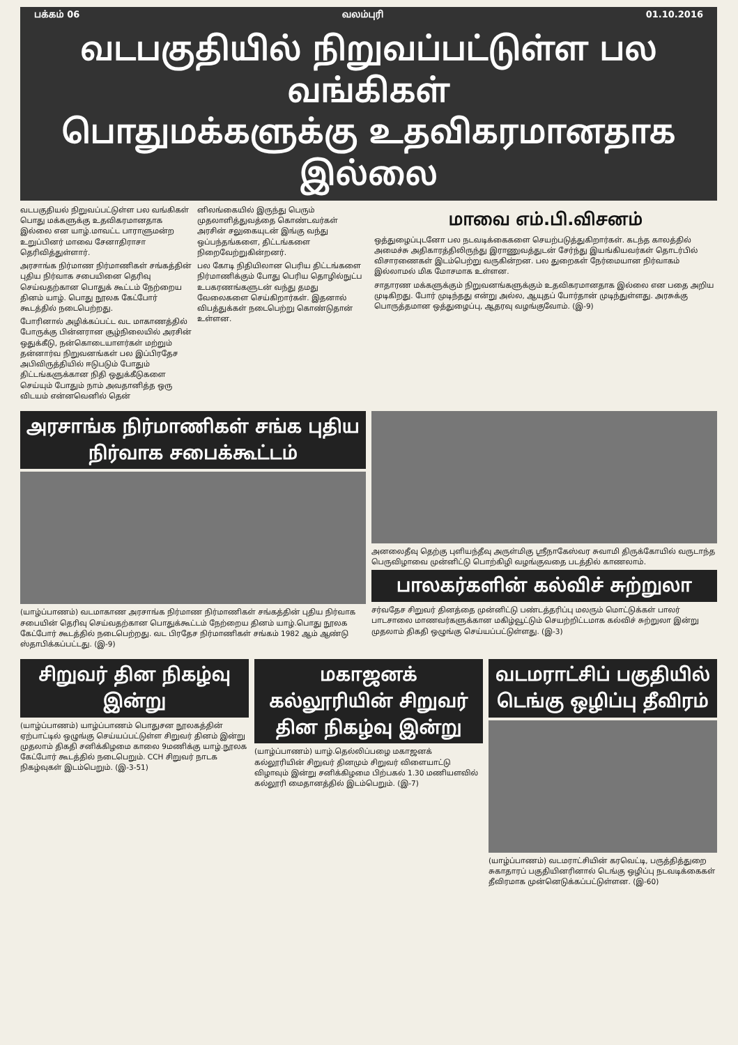பக்கம் 06 வலம்புரி 01.10.2016
வடபகுதியில் நிறுவப்பட்டுள்ள பல வங்கிகள்
பொதுமக்களுக்கு உதவிகரமானதாக இல்லை
வடபகுதியல் நிறுவப்பட்டுள்ள பல வங்கிகள் பொது மக்களுக்கு உதவிகரமானதாக இல்லை என யாழ்.மாவட்ட பாராளுமன்ற உறுப்பினர் மாவை சேனாதிராசா தெரிவித்துள்ளார்.
அரசாங்க நிர்மாண நிர்மாணிகள் சங்கத்தின் புதிய நிர்வாக சபையினை தெரிவு செய்வதற்கான பொதுக் கூட்டம் நேற்றைய தினம் யாழ். பொது நூலக கேட்போர் கூடத்தில் நடைபெற்றது.
போரினால் அழிக்கப்பட்ட வட மாகாணத்தில் போருக்கு பின்னரான சூழ்நிலையில் அரசின் ஒதுக்கீடு, நன்கொடையாளர்கள் மற்றும் தன்னார்வ நிறுவனங்கள் பல இப்பிரதேச அபிவிருத்தியில் ஈடுபடும் போதும் திட்டங்களுக்கான நிதி ஒதுக்கீடுகளை செய்யும் போதும் நாம் அவதானித்த ஒரு விடயம் என்னவெனில் தென்
னிலங்கையில் இருந்து பெரும் முதலாளித்துவத்தை கொண்டவர்கள் அரசின் சலுகையுடன் இங்கு வந்து ஒப்பந்தங்களை, திட்டங்களை நிறைவேற்றுகின்றனர்.
பல கோடி நிதியிலான பெரிய திட்டங்களை நிர்மாணிக்கும் போது பெரிய தொழில்நுட்ப உபகரணங்களுடன் வந்து தமது வேலைகளை செய்கிறார்கள். இதனால் விபத்துக்கள் நடைபெற்று கொண்டுதான் உள்ளன.
மாவை எம்.பி.விசனம்
ஒத்துழைப்புடனோ பல நடவடிக்கைகளை செயற்படுத்துகிறார்கள். கடந்த காலத்தில் அமைச்சு அதிகாரத்திலிருந்து இராணுவத்துடன் சேர்ந்து இயங்கியவர்கள் தொடர்பில் விசாரணைகள் இடம்பெற்று வருகின்றன. பல துறைகள் நேர்மையான நிர்வாகம் இல்லாமல் மிக மோசமாக உள்ளன.
சாதாரண மக்களுக்கும் நிறுவனங்களுக்கும் உதவிகரமானதாக இல்லை என பதை அறிய முடிகிறது. போர் முடிந்தது என்று அல்ல, ஆயுதப் போர்தான் முடிந்துள்ளது. அரசுக்கு பொருத்தமான ஒத்துழைப்பு, ஆதரவு வழங்குவோம். (இ-9)
அரசாங்க நிர்மாணிகள் சங்க புதிய நிர்வாக சபைக்கூட்டம்
(யாழ்ப்பாணம்) வடமாகாண அரசாங்க நிர்மாண நிர்மாணிகள் சங்கத்தின் புதிய நிர்வாக சபையின் தெரிவு செய்வதற்கான பொதுக்கூட்டம் நேற்றைய தினம் யாழ்.பொது நூலக கேட்போர் கூடத்தில் நடைபெற்றது. வட பிரதேச நிர்மாணிகள் சங்கம் 1982 ஆம் ஆண்டு ஸ்தாபிக்கப்பட்டது. (இ-9)
அனலைதீவு தெற்கு புளியந்தீவு அருள்மிகு ஸ்ரீநாகேஸ்வர சுவாமி திருக்கோயில் வருடாந்த பெருவிழாவை முன்னிட்டு பொற்கிழி வழங்குவதை படத்தில் காணலாம்.
பாலகர்களின் கல்விச் சுற்றுலா
சர்வதேச சிறுவர் தினத்தை முன்னிட்டு பண்டத்தரிப்பு மலரும் மொட்டுக்கள் பாலர் பாடசாலை மாணவர்களுக்கான மகிழ்வூட்டும் செயற்றிட்டமாக கல்விச் சுற்றுலா இன்று முதலாம் திகதி ஒழுங்கு செய்யப்பட்டுள்ளது. (இ-3)
சிறுவர் தின நிகழ்வு இன்று
(யாழ்ப்பாணம்) யாழ்ப்பாணம் பொதுசன நூலகத்தின் ஏற்பாட்டில் ஒழுங்கு செய்யப்பட்டுள்ள சிறுவர் தினம் இன்று முதலாம் திகதி சனிக்கிழமை காலை 9மணிக்கு யாழ்.நூலக கேட்போர் கூடத்தில் நடைபெறும். CCH சிறுவர் நாடக நிகழ்வுகள் இடம்பெறும். (இ-3-51)
மகாஜனக் கல்லூரியின் சிறுவர் தின நிகழ்வு இன்று
(யாழ்ப்பாணம்) யாழ்.தெல்லிப்பழை மகாஜனக் கல்லூரியின் சிறுவர் தினமும் சிறுவர் விளையாட்டு விழாவும் இன்று சனிக்கிழமை பிற்பகல் 1.30 மணியளவில் கல்லூரி மைதானத்தில் இடம்பெறும். (இ-7)
வடமராட்சிப் பகுதியில் டெங்கு ஒழிப்பு தீவிரம்
(யாழ்ப்பாணம்) வடமராட்சியின் கரவெட்டி, பருத்தித்துறை சுகாதாரப் பகுதியினரினால் டெங்கு ஒழிப்பு நடவடிக்கைகள் தீவிரமாக முன்னெடுக்கப்பட்டுள்ளன. (இ-60)